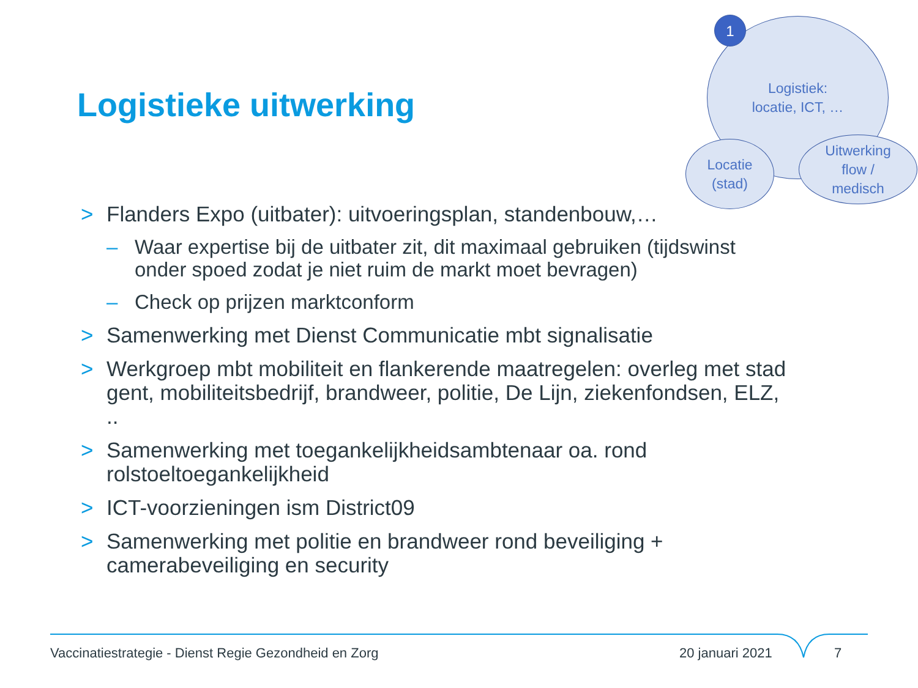Logistieke uitwerking
Logistiek:
locatie, ICT, …
Locatie
(stad)
Uitwerking
flow /
medisch
1
> Flanders Expo (uitbater): uitvoeringsplan, standenbouw,…
– Waar expertise bij de uitbater zit, dit maximaal gebruiken (tijdswinst onder spoed zodat je niet ruim de markt moet bevragen)
– Check op prijzen marktconform
> Samenwerking met Dienst Communicatie mbt signalisatie
> Werkgroep mbt mobiliteit en flankerende maatregelen: overleg met stad gent, mobiliteitsbedrijf, brandweer, politie, De Lijn, ziekenfondsen, ELZ, ..
> Samenwerking met toegankelijkheidsambtenaar oa. rond rolstoeltoegankelijkheid
> ICT-voorzieningen ism District09
> Samenwerking met politie en brandweer rond beveiliging + camerabeveiliging en security
Vaccinatiestrategie - Dienst Regie Gezondheid en Zorg
20 januari 2021 7